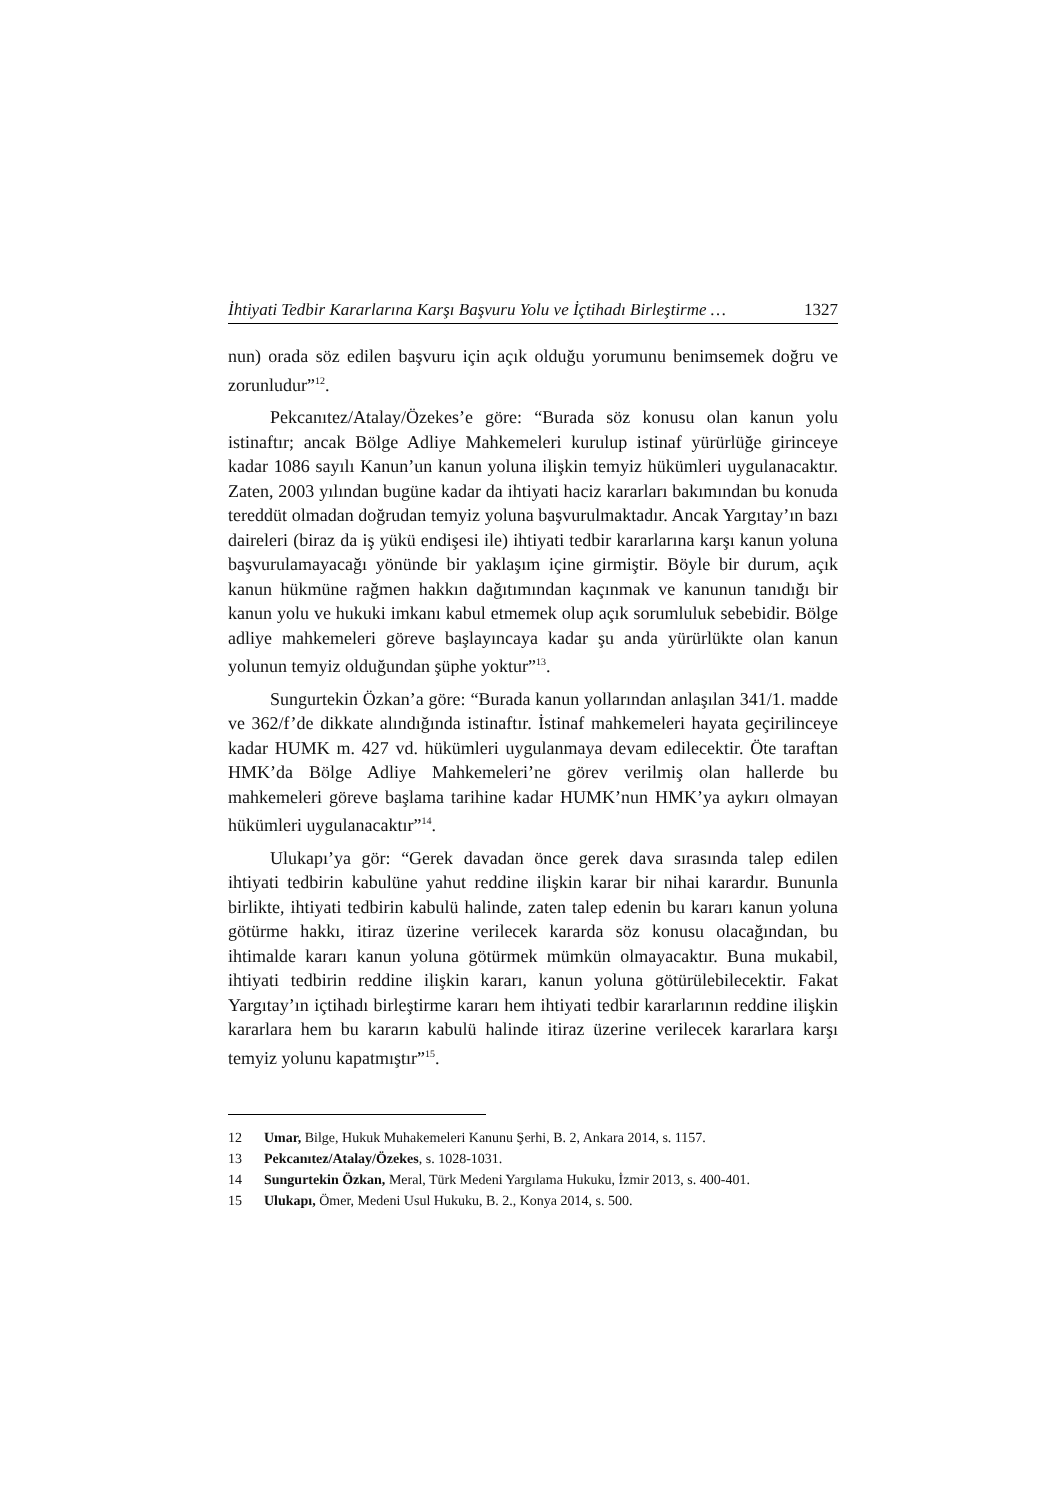İhtiyati Tedbir Kararlarına Karşı Başvuru Yolu ve İçtihadı Birleştirme … 1327
nun) orada söz edilen başvuru için açık olduğu yorumunu benimsemek doğru ve zorunludur”<sup>12</sup>.
Pekcanıtez/Atalay/Özekes’e göre: “Burada söz konusu olan kanun yolu istinaftır; ancak Bölge Adliye Mahkemeleri kurulup istinaf yürürlüğe girinceye kadar 1086 sayılı Kanun’un kanun yoluna ilişkin temyiz hükümleri uygulanacaktır. Zaten, 2003 yılından bugüne kadar da ihtiyati haciz kararları bakımından bu konuda tereddüt olmadan doğrudan temyiz yoluna başvurulmaktadır. Ancak Yargıtay’ın bazı daireleri (biraz da iş yükü endişesi ile) ihtiyati tedbir kararlarına karşı kanun yoluna başvurulamayacağı yönünde bir yaklaşım içine girmiştir. Böyle bir durum, açık kanun hükmüne rağmen hakkın dağıtımından kaçınmak ve kanunun tanıdığı bir kanun yolu ve hukuki imkanı kabul etmemek olup açık sorumluluk sebebidir. Bölge adliye mahkemeleri göreve başlayıncaya kadar şu anda yürürlükte olan kanun yolunun temyiz olduğundan şüphe yoktur”<sup>13</sup>.
Sungurtekin Özkan’a göre: “Burada kanun yollarından anlaşılan 341/1. madde ve 362/f’de dikkate alındığında istinaftır. İstinaf mahkemeleri hayata geçirilinceye kadar HUMK m. 427 vd. hükümleri uygulanmaya devam edilecektir. Öte taraftan HMK’da Bölge Adliye Mahkemeleri’ne görev verilmiş olan hallerde bu mahkemeleri göreve başlama tarihine kadar HUMK’nun HMK’ya aykırı olmayan hükümleri uygulanacaktır”<sup>14</sup>.
Ulukapı’ya gör: “Gerek davadan önce gerek dava sırasında talep edilen ihtiyati tedbirin kabulüne yahut reddine ilişkin karar bir nihai karardır. Bununla birlikte, ihtiyati tedbirin kabulü halinde, zaten talep edenin bu kararı kanun yoluna götürme hakkı, itiraz üzerine verilecek kararda söz konusu olacağından, bu ihtimalde kararı kanun yoluna götürmek mümkün olmayacaktır. Buna mukabil, ihtiyati tedbirin reddine ilişkin kararı, kanun yoluna götürülebilecektir. Fakat Yargıtay’ın içtihadı birleştirme kararı hem ihtiyati tedbir kararlarının reddine ilişkin kararlara hem bu kararın kabulü halinde itiraz üzerine verilecek kararlara karşı temyiz yolunu kapatmıştır”<sup>15</sup>.
12 Umar, Bilge, Hukuk Muhakemeleri Kanunu Şerhi, B. 2, Ankara 2014, s. 1157.
13 Pekcanıtez/Atalay/Özekes, s. 1028-1031.
14 Sungurtekin Özkan, Meral, Türk Medeni Yargılama Hukuku, İzmir 2013, s. 400-401.
15 Ulukapı, Ömer, Medeni Usul Hukuku, B. 2., Konya 2014, s. 500.